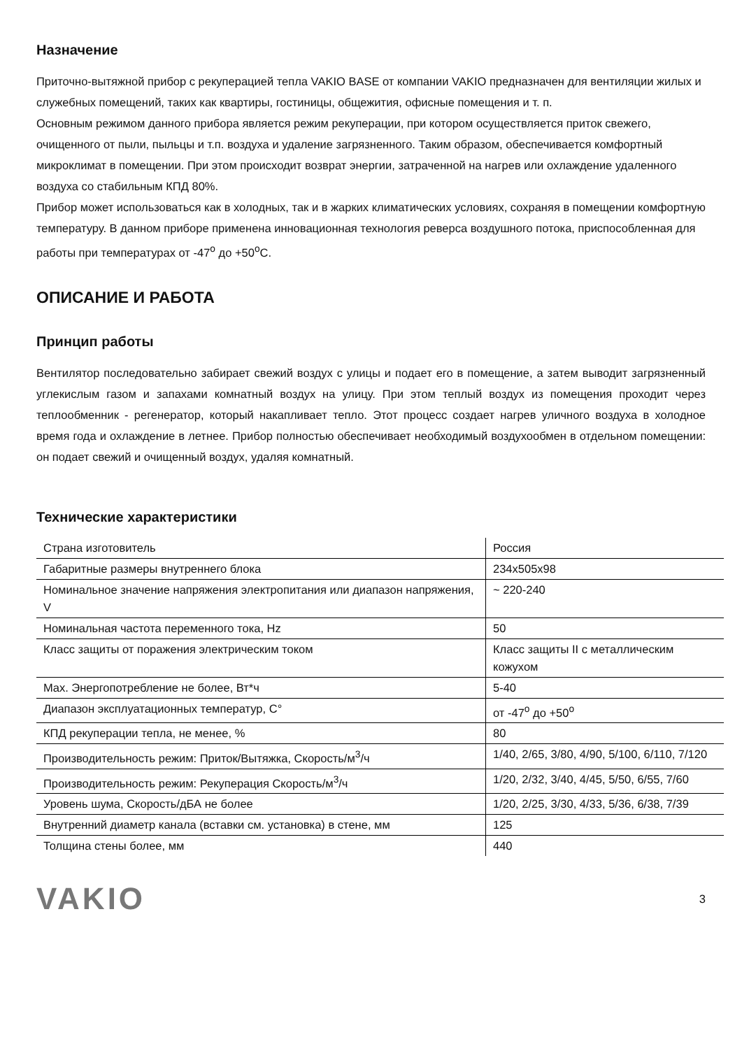Назначение
Приточно-вытяжной прибор с рекуперацией тепла VAKIO BASE от компании VAKIO предназначен для вентиляции жилых и служебных помещений, таких как квартиры, гостиницы, общежития, офисные помещения и т. п.
Основным режимом данного прибора является режим рекуперации, при котором осуществляется приток свежего, очищенного от пыли, пыльцы и т.п. воздуха и удаление загрязненного. Таким образом, обеспечивается комфортный микроклимат в помещении. При этом происходит возврат энергии, затраченной на нагрев или охлаждение удаленного воздуха со стабильным КПД 80%.
Прибор может использоваться как в холодных, так и в жарких климатических условиях, сохраняя в помещении комфортную температуру. В данном приборе применена инновационная технология реверса воздушного потока, приспособленная для работы при температурах от -47<sup>о</sup> до +50<sup>о</sup>С.
ОПИСАНИЕ И РАБОТА
Принцип работы
Вентилятор последовательно забирает свежий воздух с улицы и подает его в помещение, а затем выводит загрязненный углекислым газом и запахами комнатный воздух на улицу. При этом теплый воздух из помещения проходит через теплообменник - регенератор, который накапливает тепло. Этот процесс создает нагрев уличного воздуха в холодное время года и охлаждение в летнее. Прибор полностью обеспечивает необходимый воздухообмен в отдельном помещении: он подает свежий и очищенный воздух, удаляя комнатный.
Технические характеристики
| Страна изготовитель | Россия |
| Габаритные размеры внутреннего блока | 234х505х98 |
| Номинальное значение напряжения электропитания или диапазон напряжения, V | ~ 220-240 |
| Номинальная частота переменного тока, Hz | 50 |
| Класс защиты от поражения электрическим током | Класс защиты II с металлическим кожухом |
| Max. Энергопотребление не более, Вт*ч | 5-40 |
| Диапазон эксплуатационных температур, С° | от -47<sup>о</sup> до +50<sup>о</sup> |
| КПД рекуперации тепла, не менее, % | 80 |
| Производительность режим: Приток/Вытяжка, Скорость/м<sup>3</sup>/ч | 1/40, 2/65, 3/80, 4/90, 5/100, 6/110, 7/120 |
| Производительность режим: Рекуперация Скорость/м<sup>3</sup>/ч | 1/20, 2/32, 3/40, 4/45, 5/50, 6/55, 7/60 |
| Уровень шума, Скорость/дБА не более | 1/20, 2/25, 3/30, 4/33, 5/36, 6/38, 7/39 |
| Внутренний диаметр канала (вставки см. установка) в стене, мм | 125 |
| Толщина стены более, мм | 440 |
VAKIO 3